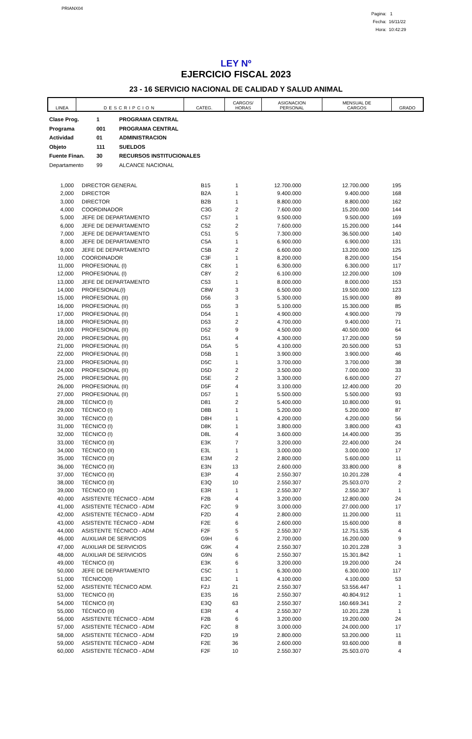PRIANX04
Pagina: 1
Fecha: 16/11/22
Hora: 10:42:29
LEY Nº
EJERCICIO FISCAL 2023
23 - 16 SERVICIO NACIONAL DE CALIDAD Y SALUD ANIMAL
| LINEA | DESCRIPCION | CATEG. | CARGOS/ HORAS | ASIGNACION PERSONAL | MENSUAL DE CARGOS | GRADO |
| --- | --- | --- | --- | --- | --- | --- |
Clase Prog. 1 PROGRAMA CENTRAL
Programa 001 PROGRAMA CENTRAL
Actividad 01 ADMINISTRACION
Objeto 111 SUELDOS
Fuente Finan. 30 RECURSOS INSTITUCIONALES
Departamento 99 ALCANCE NACIONAL
| 1,000 | DIRECTOR GENERAL | B15 | 1 | 12.700.000 | 12.700.000 | 195 |
| 2,000 | DIRECTOR | B2A | 1 | 9.400.000 | 9.400.000 | 168 |
| 3,000 | DIRECTOR | B2B | 1 | 8.800.000 | 8.800.000 | 162 |
| 4,000 | COORDINADOR | C3G | 2 | 7.600.000 | 15.200.000 | 144 |
| 5,000 | JEFE DE DEPARTAMENTO | C57 | 1 | 9.500.000 | 9.500.000 | 169 |
| 6,000 | JEFE DE DEPARTAMENTO | C52 | 2 | 7.600.000 | 15.200.000 | 144 |
| 7,000 | JEFE DE DEPARTAMENTO | C51 | 5 | 7.300.000 | 36.500.000 | 140 |
| 8,000 | JEFE DE DEPARTAMENTO | C5A | 1 | 6.900.000 | 6.900.000 | 131 |
| 9,000 | JEFE DE DEPARTAMENTO | C5B | 2 | 6.600.000 | 13.200.000 | 125 |
| 10,000 | COORDINADOR | C3F | 1 | 8.200.000 | 8.200.000 | 154 |
| 11,000 | PROFESIONAL (I) | C8X | 1 | 6.300.000 | 6.300.000 | 117 |
| 12,000 | PROFESIONAL (I) | C8Y | 2 | 6.100.000 | 12.200.000 | 109 |
| 13,000 | JEFE DE DEPARTAMENTO | C53 | 1 | 8.000.000 | 8.000.000 | 153 |
| 14,000 | PROFESIONAL(I) | C8W | 3 | 6.500.000 | 19.500.000 | 123 |
| 15,000 | PROFESIONAL (II) | D56 | 3 | 5.300.000 | 15.900.000 | 89 |
| 16,000 | PROFESIONAL (II) | D55 | 3 | 5.100.000 | 15.300.000 | 85 |
| 17,000 | PROFESIONAL (II) | D54 | 1 | 4.900.000 | 4.900.000 | 79 |
| 18,000 | PROFESIONAL (II) | D53 | 2 | 4.700.000 | 9.400.000 | 71 |
| 19,000 | PROFESIONAL (II) | D52 | 9 | 4.500.000 | 40.500.000 | 64 |
| 20,000 | PROFESIONAL (II) | D51 | 4 | 4.300.000 | 17.200.000 | 59 |
| 21,000 | PROFESIONAL (II) | D5A | 5 | 4.100.000 | 20.500.000 | 53 |
| 22,000 | PROFESIONAL (II) | D5B | 1 | 3.900.000 | 3.900.000 | 46 |
| 23,000 | PROFESIONAL (II) | D5C | 1 | 3.700.000 | 3.700.000 | 38 |
| 24,000 | PROFESIONAL (II) | D5D | 2 | 3.500.000 | 7.000.000 | 33 |
| 25,000 | PROFESIONAL (II) | D5E | 2 | 3.300.000 | 6.600.000 | 27 |
| 26,000 | PROFESIONAL (II) | D5F | 4 | 3.100.000 | 12.400.000 | 20 |
| 27,000 | PROFESIONAL (II) | D57 | 1 | 5.500.000 | 5.500.000 | 93 |
| 28,000 | TÉCNICO (I) | D81 | 2 | 5.400.000 | 10.800.000 | 91 |
| 29,000 | TÉCNICO (I) | D8B | 1 | 5.200.000 | 5.200.000 | 87 |
| 30,000 | TÉCNICO (I) | D8H | 1 | 4.200.000 | 4.200.000 | 56 |
| 31,000 | TÉCNICO (I) | D8K | 1 | 3.800.000 | 3.800.000 | 43 |
| 32,000 | TÉCNICO (I) | D8L | 4 | 3.600.000 | 14.400.000 | 35 |
| 33,000 | TÉCNICO (II) | E3K | 7 | 3.200.000 | 22.400.000 | 24 |
| 34,000 | TÉCNICO (II) | E3L | 1 | 3.000.000 | 3.000.000 | 17 |
| 35,000 | TÉCNICO (II) | E3M | 2 | 2.800.000 | 5.600.000 | 11 |
| 36,000 | TÉCNICO (II) | E3N | 13 | 2.600.000 | 33.800.000 | 8 |
| 37,000 | TÉCNICO (II) | E3P | 4 | 2.550.307 | 10.201.228 | 4 |
| 38,000 | TÉCNICO (II) | E3Q | 10 | 2.550.307 | 25.503.070 | 2 |
| 39,000 | TÉCNICO (II) | E3R | 1 | 2.550.307 | 2.550.307 | 1 |
| 40,000 | ASISTENTE TÉCNICO - ADM | F2B | 4 | 3.200.000 | 12.800.000 | 24 |
| 41,000 | ASISTENTE TÉCNICO - ADM | F2C | 9 | 3.000.000 | 27.000.000 | 17 |
| 42,000 | ASISTENTE TÉCNICO - ADM | F2D | 4 | 2.800.000 | 11.200.000 | 11 |
| 43,000 | ASISTENTE TÉCNICO - ADM | F2E | 6 | 2.600.000 | 15.600.000 | 8 |
| 44,000 | ASISTENTE TÉCNICO - ADM | F2F | 5 | 2.550.307 | 12.751.535 | 4 |
| 46,000 | AUXILIAR DE SERVICIOS | G9H | 6 | 2.700.000 | 16.200.000 | 9 |
| 47,000 | AUXILIAR DE SERVICIOS | G9K | 4 | 2.550.307 | 10.201.228 | 3 |
| 48,000 | AUXILIAR DE SERVICIOS | G9N | 6 | 2.550.307 | 15.301.842 | 1 |
| 49,000 | TÉCNICO (II) | E3K | 6 | 3.200.000 | 19.200.000 | 24 |
| 50,000 | JEFE DE DEPARTAMENTO | C5C | 1 | 6.300.000 | 6.300.000 | 117 |
| 51,000 | TÉCNICO(II) | E3C | 1 | 4.100.000 | 4.100.000 | 53 |
| 52,000 | ASISTENTE TÉCNICO ADM. | F2J | 21 | 2.550.307 | 53.556.447 | 1 |
| 53,000 | TECNICO (II) | E3S | 16 | 2.550.307 | 40.804.912 | 1 |
| 54,000 | TÉCNICO (II) | E3Q | 63 | 2.550.307 | 160.669.341 | 2 |
| 55,000 | TÉCNICO (II) | E3R | 4 | 2.550.307 | 10.201.228 | 1 |
| 56,000 | ASISTENTE TÉCNICO - ADM | F2B | 6 | 3.200.000 | 19.200.000 | 24 |
| 57,000 | ASISTENTE TÉCNICO - ADM | F2C | 8 | 3.000.000 | 24.000.000 | 17 |
| 58,000 | ASISTENTE TÉCNICO - ADM | F2D | 19 | 2.800.000 | 53.200.000 | 11 |
| 59,000 | ASISTENTE TÉCNICO - ADM | F2E | 36 | 2.600.000 | 93.600.000 | 8 |
| 60,000 | ASISTENTE TÉCNICO - ADM | F2F | 10 | 2.550.307 | 25.503.070 | 4 |